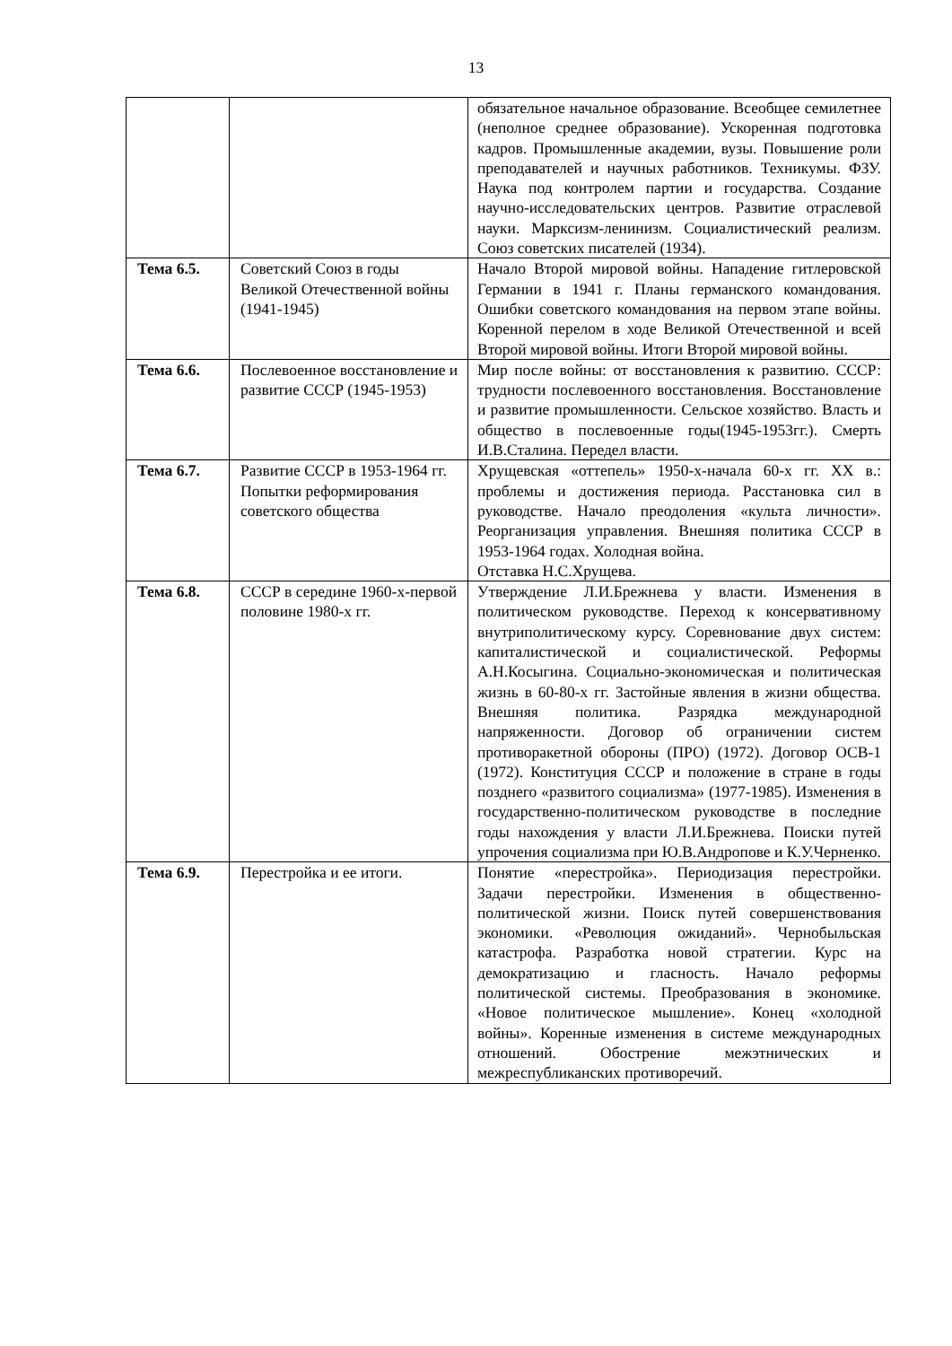13
| | | обязательное начальное образование. Всеобщее семилетнее (неполное среднее образование). Ускоренная подготовка кадров. Промышленные академии, вузы. Повышение роли преподавателей и научных работников. Техникумы. ФЗУ. Наука под контролем партии и государства. Создание научно-исследовательских центров. Развитие отраслевой науки. Марксизм-ленинизм. Социалистический реализм. Союз советских писателей (1934). |
| Тема 6.5. | Советский Союз в годы Великой Отечественной войны (1941-1945) | Начало Второй мировой войны. Нападение гитлеровской Германии в 1941 г. Планы германского командования. Ошибки советского командования на первом этапе войны. Коренной перелом в ходе Великой Отечественной и всей Второй мировой войны. Итоги Второй мировой войны. |
| Тема 6.6. | Послевоенное восстановление и развитие СССР (1945-1953) | Мир после войны: от восстановления к развитию. СССР: трудности послевоенного восстановления. Восстановление и развитие промышленности. Сельское хозяйство. Власть и общество в послевоенные годы(1945-1953гг.). Смерть И.В.Сталина. Передел власти. |
| Тема 6.7. | Развитие СССР в 1953-1964 гг. Попытки реформирования советского общества | Хрущевская «оттепель» 1950-х-начала 60-х гг. XX в.: проблемы и достижения периода. Расстановка сил в руководстве. Начало преодоления «культа личности». Реорганизация управления. Внешняя политика СССР в 1953-1964 годах. Холодная война. Отставка Н.С.Хрущева. |
| Тема 6.8. | СССР в середине 1960-х-первой половине 1980-х гг. | Утверждение Л.И.Брежнева у власти. Изменения в политическом руководстве. Переход к консервативному внутриполитическому курсу. Соревнование двух систем: капиталистической и социалистической. Реформы А.Н.Косыгина. Социально-экономическая и политическая жизнь в 60-80-х гг. Застойные явления в жизни общества. Внешняя политика. Разрядка международной напряженности. Договор об ограничении систем противоракетной обороны (ПРО) (1972). Договор ОСВ-1 (1972). Конституция СССР и положение в стране в годы позднего «развитого социализма» (1977-1985). Изменения в государственно-политическом руководстве в последние годы нахождения у власти Л.И.Брежнева. Поиски путей упрочения социализма при Ю.В.Андропове и К.У.Черненко. |
| Тема 6.9. | Перестройка и ее итоги. | Понятие «перестройка». Периодизация перестройки. Задачи перестройки. Изменения в общественно-политической жизни. Поиск путей совершенствования экономики. «Революция ожиданий». Чернобыльская катастрофа. Разработка новой стратегии. Курс на демократизацию и гласность. Начало реформы политической системы. Преобразования в экономике. «Новое политическое мышление». Конец «холодной войны». Коренные изменения в системе международных отношений. Обострение межэтнических и межреспубликанских противоречий. |